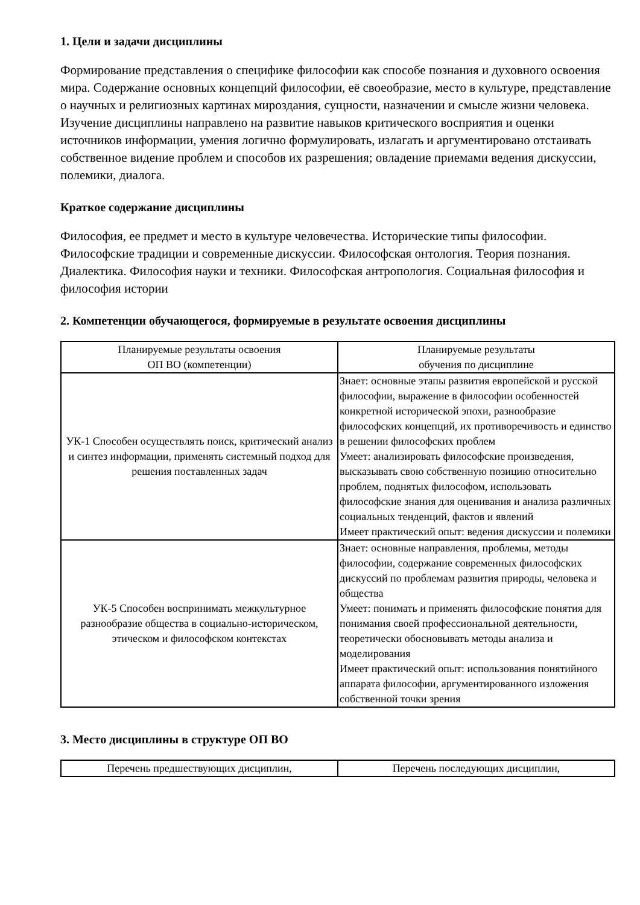1. Цели и задачи дисциплины
Формирование представления о специфике философии как способе познания и духовного освоения мира. Содержание основных концепций философии, её своеобразие, место в культуре, представление о научных и религиозных картинах мироздания, сущности, назначении и смысле жизни человека. Изучение дисциплины направлено на развитие навыков критического восприятия и оценки источников информации, умения логично формулировать, излагать и аргументировано отстаивать собственное видение проблем и способов их разрешения; овладение приемами ведения дискуссии, полемики, диалога.
Краткое содержание дисциплины
Философия, ее предмет и место в культуре человечества. Исторические типы философии. Философские традиции и современные дискуссии. Философская онтология. Теория познания. Диалектика. Философия науки и техники. Философская антропология. Социальная философия и философия истории
2. Компетенции обучающегося, формируемые в результате освоения дисциплины
| Планируемые результаты освоения ОП ВО (компетенции) | Планируемые результаты обучения по дисциплине |
| --- | --- |
| УК-1 Способен осуществлять поиск, критический анализ и синтез информации, применять системный подход для решения поставленных задач | Знает: основные этапы развития европейской и русской философии, выражение в философии особенностей конкретной исторической эпохи, разнообразие философских концепций, их противоречивость и единство в решении философских проблем Умеет: анализировать философские произведения, высказывать свою собственную позицию относительно проблем, поднятых философом, использовать философские знания для оценивания и анализа различных социальных тенденций, фактов и явлений Имеет практический опыт: ведения дискуссии и полемики |
| УК-5 Способен воспринимать межкультурное разнообразие общества в социально-историческом, этическом и философском контекстах | Знает: основные направления, проблемы, методы философии, содержание современных философских дискуссий по проблемам развития природы, человека и общества Умеет: понимать и применять философские понятия для понимания своей профессиональной деятельности, теоретически обосновывать методы анализа и моделирования Имеет практический опыт: использования понятийного аппарата философии, аргументированного изложения собственной точки зрения |
3. Место дисциплины в структуре ОП ВО
| Перечень предшествующих дисциплин, | Перечень последующих дисциплин, |
| --- | --- |